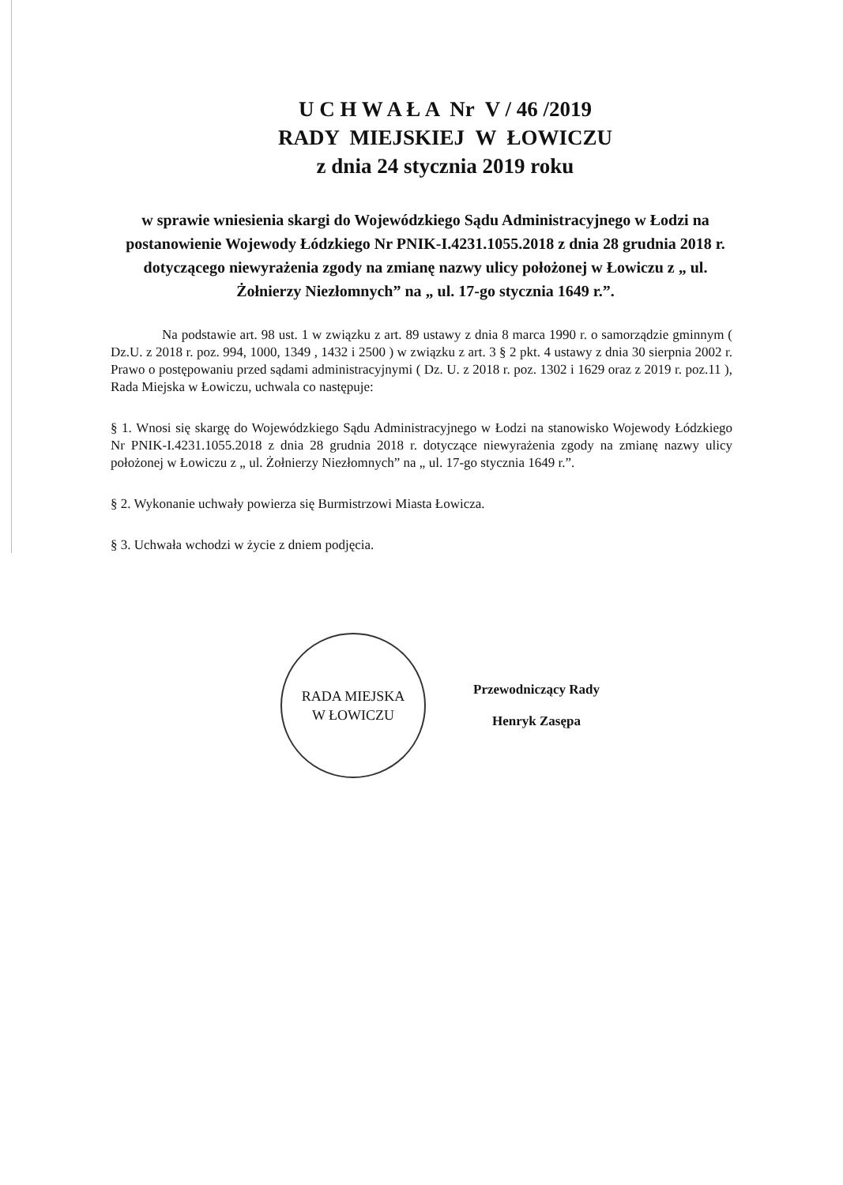U C H W A Ł A Nr V / 46 /2019
RADY MIEJSKIEJ W ŁOWICZU
z dnia 24 stycznia 2019 roku
w sprawie wniesienia skargi do Wojewódzkiego Sądu Administracyjnego w Łodzi na postanowienie Wojewody Łódzkiego Nr PNIK-I.4231.1055.2018 z dnia 28 grudnia 2018 r. dotyczącego niewyrażenia zgody na zmianę nazwy ulicy położonej w Łowiczu z „ ul. Żołnierzy Niezłomnych” na „ ul. 17-go stycznia 1649 r.”.
Na podstawie art. 98 ust. 1 w związku z art. 89 ustawy z dnia 8 marca 1990 r. o samorządzie gminnym ( Dz.U. z 2018 r. poz. 994, 1000, 1349 , 1432 i 2500 ) w związku z art. 3 § 2 pkt. 4 ustawy z dnia 30 sierpnia 2002 r. Prawo o postępowaniu przed sądami administracyjnymi ( Dz. U. z 2018 r. poz. 1302 i 1629 oraz z 2019 r. poz.11 ), Rada Miejska w Łowiczu, uchwala co następuje:
§ 1. Wnosi się skargę do Wojewódzkiego Sądu Administracyjnego w Łodzi na stanowisko Wojewody Łódzkiego Nr PNIK-I.4231.1055.2018 z dnia 28 grudnia 2018 r. dotyczące niewyrażenia zgody na zmianę nazwy ulicy położonej w Łowiczu z „ ul. Żołnierzy Niezłomnych” na „ ul. 17-go stycznia 1649 r.”.
§ 2. Wykonanie uchwały powierza się Burmistrzowi Miasta Łowicza.
§ 3. Uchwała wchodzi w życie z dniem podjęcia.
RADA MIEJSKA
W ŁOWICZU
Przewodniczący Rady
Henryk Zasępa